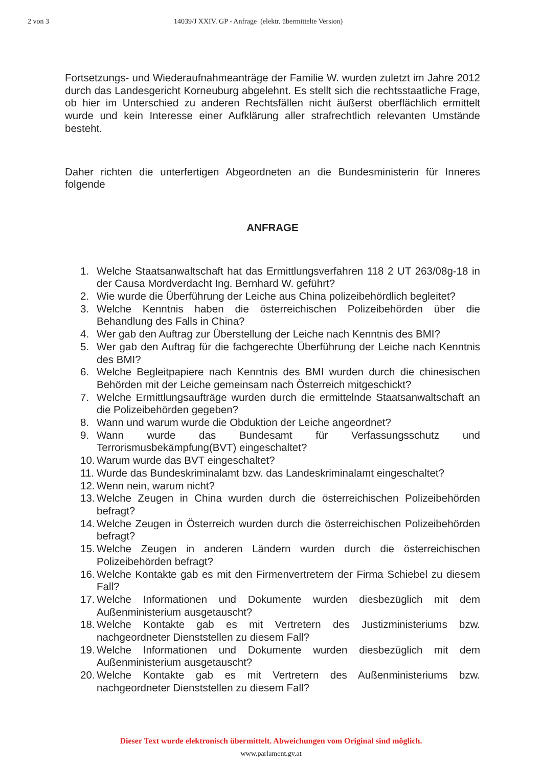2 von 3 14039/J XXIV. GP - Anfrage (elektr. übermittelte Version)
Fortsetzungs- und Wiederaufnahmeanträge der Familie W. wurden zuletzt im Jahre 2012 durch das Landesgericht Korneuburg abgelehnt. Es stellt sich die rechtsstaatliche Frage, ob hier im Unterschied zu anderen Rechtsfällen nicht äußerst oberflächlich ermittelt wurde und kein Interesse einer Aufklärung aller strafrechtlich relevanten Umstände besteht.
Daher richten die unterfertigen Abgeordneten an die Bundesministerin für Inneres folgende
ANFRAGE
1. Welche Staatsanwaltschaft hat das Ermittlungsverfahren 118 2 UT 263/08g-18 in der Causa Mordverdacht Ing. Bernhard W. geführt?
2. Wie wurde die Überführung der Leiche aus China polizeibehördlich begleitet?
3. Welche Kenntnis haben die österreichischen Polizeibehörden über die Behandlung des Falls in China?
4. Wer gab den Auftrag zur Überstellung der Leiche nach Kenntnis des BMI?
5. Wer gab den Auftrag für die fachgerechte Überführung der Leiche nach Kenntnis des BMI?
6. Welche Begleitpapiere nach Kenntnis des BMI wurden durch die chinesischen Behörden mit der Leiche gemeinsam nach Österreich mitgeschickt?
7. Welche Ermittlungsaufträge wurden durch die ermittelnde Staatsanwaltschaft an die Polizeibehörden gegeben?
8. Wann und warum wurde die Obduktion der Leiche angeordnet?
9. Wann wurde das Bundesamt für Verfassungsschutz und Terrorismusbekämpfung(BVT) eingeschaltet?
10. Warum wurde das BVT eingeschaltet?
11. Wurde das Bundeskriminalamt bzw. das Landeskriminalamt eingeschaltet?
12. Wenn nein, warum nicht?
13. Welche Zeugen in China wurden durch die österreichischen Polizeibehörden befragt?
14. Welche Zeugen in Österreich wurden durch die österreichischen Polizeibehörden befragt?
15. Welche Zeugen in anderen Ländern wurden durch die österreichischen Polizeibehörden befragt?
16. Welche Kontakte gab es mit den Firmenvertretern der Firma Schiebel zu diesem Fall?
17. Welche Informationen und Dokumente wurden diesbezüglich mit dem Außenministerium ausgetauscht?
18. Welche Kontakte gab es mit Vertretern des Justizministeriums bzw. nachgeordneter Dienststellen zu diesem Fall?
19. Welche Informationen und Dokumente wurden diesbezüglich mit dem Außenministerium ausgetauscht?
20. Welche Kontakte gab es mit Vertretern des Außenministeriums bzw. nachgeordneter Dienststellen zu diesem Fall?
Dieser Text wurde elektronisch übermittelt. Abweichungen vom Original sind möglich.
www.parlament.gv.at